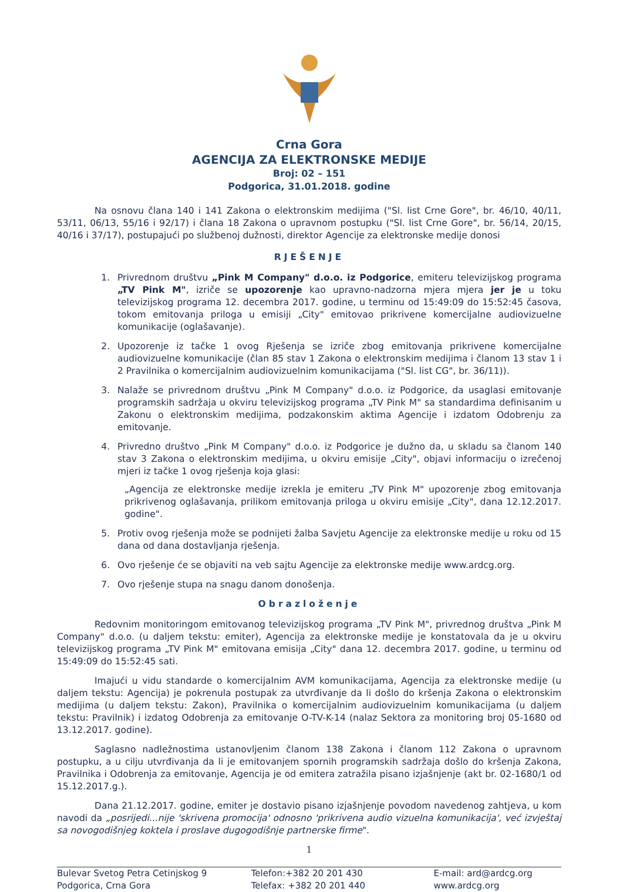Crna Gora
AGENCIJA ZA ELEKTRONSKE MEDIJE
Broj: 02 – 151
Podgorica, 31.01.2018. godine
Na osnovu člana 140 i 141 Zakona o elektronskim medijima ("Sl. list Crne Gore", br. 46/10, 40/11, 53/11, 06/13, 55/16 i 92/17) i člana 18 Zakona o upravnom postupku ("Sl. list Crne Gore", br. 56/14, 20/15, 40/16 i 37/17), postupajući po službenoj dužnosti, direktor Agencije za elektronske medije donosi
RJEŠENJE
1. Privrednom društvu „Pink M Company" d.o.o. iz Podgorice, emiteru televizijskog programa „TV Pink M", izriče se upozorenje kao upravno-nadzorna mjera mjera jer je u toku televizijskog programa 12. decembra 2017. godine, u terminu od 15:49:09 do 15:52:45 časova, tokom emitovanja priloga u emisiji „City" emitovao prikrivene komercijalne audiovizuelne komunikacije (oglašavanje).
2. Upozorenje iz tačke 1 ovog Rješenja se izriče zbog emitovanja prikrivene komercijalne audiovizuelne komunikacije (član 85 stav 1 Zakona o elektronskim medijima i članom 13 stav 1 i 2 Pravilnika o komercijalnim audiovizuelnim komunikacijama ("Sl. list CG", br. 36/11)).
3. Nalaže se privrednom društvu „Pink M Company" d.o.o. iz Podgorice, da usaglasi emitovanje programskih sadržaja u okviru televizijskog programa „TV Pink M" sa standardima definisanim u Zakonu o elektronskim medijima, podzakonskim aktima Agencije i izdatom Odobrenju za emitovanje.
4. Privredno društvo „Pink M Company" d.o.o. iz Podgorice je dužno da, u skladu sa članom 140 stav 3 Zakona o elektronskim medijima, u okviru emisije „City", objavi informaciju o izrečenoj mjeri iz tačke 1 ovog rješenja koja glasi:
„Agencija ze elektronske medije izrekla je emiteru „TV Pink M" upozorenje zbog emitovanja prikrivenog oglašavanja, prilikom emitovanja priloga u okviru emisije „City", dana 12.12.2017. godine".
5. Protiv ovog rješenja može se podnijeti žalba Savjetu Agencije za elektronske medije u roku od 15 dana od dana dostavljanja rješenja.
6. Ovo rješenje će se objaviti na veb sajtu Agencije za elektronske medije www.ardcg.org.
7. Ovo rješenje stupa na snagu danom donošenja.
Obrazloženje
Redovnim monitoringom emitovanog televizijskog programa „TV Pink M", privrednog društva „Pink M Company" d.o.o. (u daljem tekstu: emiter), Agencija za elektronske medije je konstatovala da je u okviru televizijskog programa „TV Pink M" emitovana emisija „City" dana 12. decembra 2017. godine, u terminu od 15:49:09 do 15:52:45 sati.
Imajući u vidu standarde o komercijalnim AVM komunikacijama, Agencija za elektronske medije (u daljem tekstu: Agencija) je pokrenula postupak za utvrđivanje da li došlo do kršenja Zakona o elektronskim medijima (u daljem tekstu: Zakon), Pravilnika o komercijalnim audiovizuelnim komunikacijama (u daljem tekstu: Pravilnik) i izdatog Odobrenja za emitovanje O-TV-K-14 (nalaz Sektora za monitoring broj 05-1680 od 13.12.2017. godine).
Saglasno nadležnostima ustanovljenim članom 138 Zakona i članom 112 Zakona o upravnom postupku, a u cilju utvrđivanja da li je emitovanjem spornih programskih sadržaja došlo do kršenja Zakona, Pravilnika i Odobrenja za emitovanje, Agencija je od emitera zatražila pisano izjašnjenje (akt br. 02-1680/1 od 15.12.2017.g.).
Dana 21.12.2017. godine, emiter je dostavio pisano izjašnjenje povodom navedenog zahtjeva, u kom navodi da „posrijedi...nije 'skrivena promocija' odnosno 'prikrivena audio vizuelna komunikacija', već izvještaj sa novogodišnjeg koktela i proslave dugogodišnje partnerske firme".
1
Bulevar Svetog Petra Cetinjskog 9
Podgorica, Crna Gora
Telefon:+382 20 201 430
Telefax: +382 20 201 440
E-mail: ard@ardcg.org
www.ardcg.org